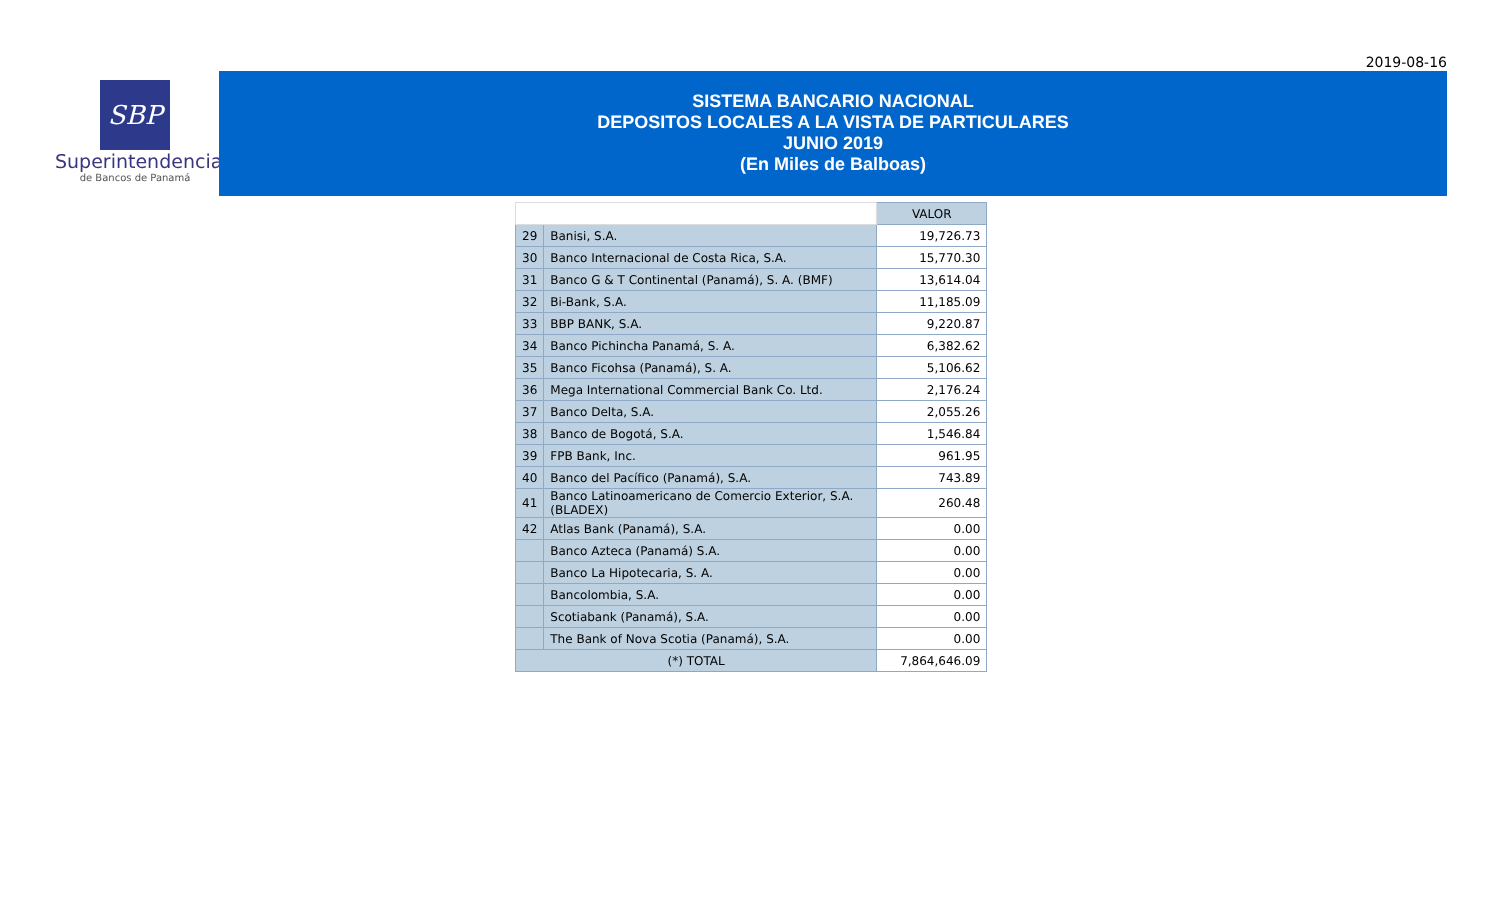2019-08-16
SBP
Superintendencia
de Bancos de Panamá
SISTEMA BANCARIO NACIONAL
DEPOSITOS LOCALES A LA VISTA DE PARTICULARES
JUNIO 2019
(En Miles de Balboas)
| | | VALOR |
| 29 | Banisi, S.A. | 19,726.73 |
| 30 | Banco Internacional de Costa Rica, S.A. | 15,770.30 |
| 31 | Banco G & T Continental (Panamá), S. A. (BMF) | 13,614.04 |
| 32 | Bi-Bank, S.A. | 11,185.09 |
| 33 | BBP BANK, S.A. | 9,220.87 |
| 34 | Banco Pichincha Panamá, S. A. | 6,382.62 |
| 35 | Banco Ficohsa (Panamá), S. A. | 5,106.62 |
| 36 | Mega International Commercial Bank Co. Ltd. | 2,176.24 |
| 37 | Banco Delta, S.A. | 2,055.26 |
| 38 | Banco de Bogotá, S.A. | 1,546.84 |
| 39 | FPB Bank, Inc. | 961.95 |
| 40 | Banco del Pacífico (Panamá), S.A. | 743.89 |
| 41 | Banco Latinoamericano de Comercio Exterior, S.A. (BLADEX) | 260.48 |
| 42 | Atlas Bank (Panamá), S.A. | 0.00 |
| | Banco Azteca (Panamá) S.A. | 0.00 |
| | Banco La Hipotecaria, S. A. | 0.00 |
| | Bancolombia, S.A. | 0.00 |
| | Scotiabank (Panamá), S.A. | 0.00 |
| | The Bank of Nova Scotia (Panamá), S.A. | 0.00 |
| (*) TOTAL | | 7,864,646.09 |